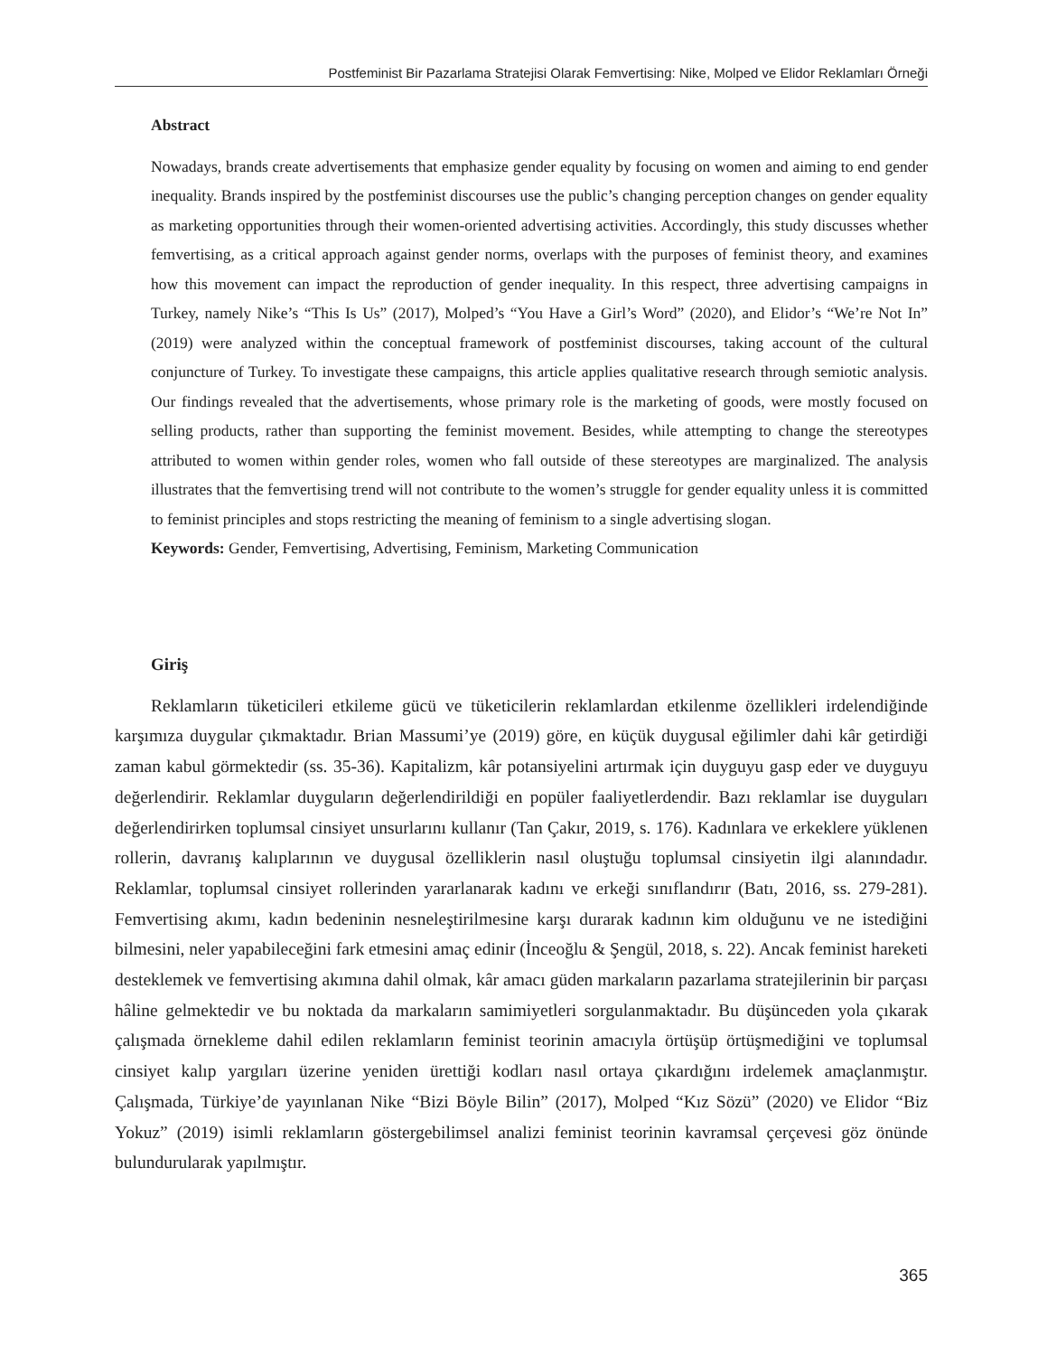Postfeminist Bir Pazarlama Stratejisi Olarak Femvertising: Nike, Molped ve Elidor Reklamları Örneği
Abstract
Nowadays, brands create advertisements that emphasize gender equality by focusing on women and aiming to end gender inequality. Brands inspired by the postfeminist discourses use the public’s changing perception changes on gender equality as marketing opportunities through their women-oriented advertising activities. Accordingly, this study discusses whether femvertising, as a critical approach against gender norms, overlaps with the purposes of feminist theory, and examines how this movement can impact the reproduction of gender inequality. In this respect, three advertising campaigns in Turkey, namely Nike’s “This Is Us” (2017), Molped’s “You Have a Girl’s Word” (2020), and Elidor’s “We’re Not In” (2019) were analyzed within the conceptual framework of postfeminist discourses, taking account of the cultural conjuncture of Turkey. To investigate these campaigns, this article applies qualitative research through semiotic analysis. Our findings revealed that the advertisements, whose primary role is the marketing of goods, were mostly focused on selling products, rather than supporting the feminist movement. Besides, while attempting to change the stereotypes attributed to women within gender roles, women who fall outside of these stereotypes are marginalized. The analysis illustrates that the femvertising trend will not contribute to the women’s struggle for gender equality unless it is committed to feminist principles and stops restricting the meaning of feminism to a single advertising slogan.
Keywords: Gender, Femvertising, Advertising, Feminism, Marketing Communication
Giriş
Reklamların tüketicileri etkileme gücü ve tüketicilerin reklamlardan etkilenme özellikleri irdelendiğinde karşımıza duygular çıkmaktadır. Brian Massumi’ye (2019) göre, en küçük duygusal eğilimler dahi kâr getirdiği zaman kabul görmektedir (ss. 35-36). Kapitalizm, kâr potansiyelini artırmak için duyguyu gasp eder ve duyguyu değerlendirir. Reklamlar duyguların değerlendirildiği en popüler faaliyetlerdendir. Bazı reklamlar ise duyguları değerlendirirken toplumsal cinsiyet unsurlarını kullanır (Tan Çakır, 2019, s. 176). Kadınlara ve erkeklere yüklenen rollerin, davranış kalıplarının ve duygusal özelliklerin nasıl oluştuğu toplumsal cinsiyetin ilgi alanındadır. Reklamlar, toplumsal cinsiyet rollerinden yararlanarak kadını ve erkeği sınıflandırır (Batı, 2016, ss. 279-281). Femvertising akımı, kadın bedeninin nesneleştirilmesine karşı durarak kadının kim olduğunu ve ne istediğini bilmesini, neler yapabileceğini fark etmesini amaç edinir (İnceoğlu & Şengül, 2018, s. 22). Ancak feminist hareketi desteklemek ve femvertising akımına dahil olmak, kâr amacı güden markaların pazarlama stratejilerinin bir parçası hâline gelmektedir ve bu noktada da markaların samimiyetleri sorgulanmaktadır. Bu düşünceden yola çıkarak çalışmada örnekleme dahil edilen reklamların feminist teorinin amacıyla örtüşüp örtüşmediğini ve toplumsal cinsiyet kalıp yargıları üzerine yeniden ürettiği kodları nasıl ortaya çıkardığını irdelemek amaçlanmıştır. Çalışmada, Türkiye’de yayınlanan Nike “Bizi Böyle Bilin” (2017), Molped “Kız Sözü” (2020) ve Elidor “Biz Yokuz” (2019) isimli reklamların göstergebilimsel analizi feminist teorinin kavramsal çerçevesi göz önünde bulundurularak yapılmıştır.
365